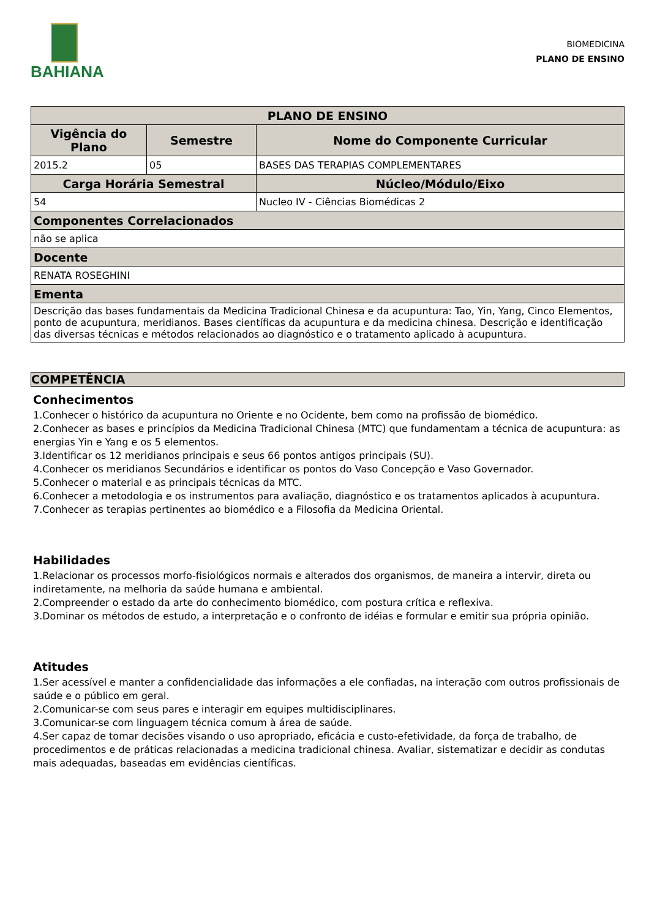BAHIANA
BIOMEDICINA
PLANO DE ENSINO
| PLANO DE ENSINO | | |
| --- | --- | --- |
| Vigência do Plano | Semestre | Nome do Componente Curricular |
| 2015.2 | 05 | BASES DAS TERAPIAS COMPLEMENTARES |
| Carga Horária Semestral | | Núcleo/Módulo/Eixo |
| 54 | | Nucleo IV - Ciências Biomédicas 2 |
| Componentes Correlacionados | | |
| não se aplica | | |
| Docente | | |
| RENATA ROSEGHINI | | |
| Ementa | | |
| Descrição das bases fundamentais da Medicina Tradicional Chinesa e da acupuntura: Tao, Yin, Yang, Cinco Elementos, ponto de acupuntura, meridianos. Bases científicas da acupuntura e da medicina chinesa. Descrição e identificação das diversas técnicas e métodos relacionados ao diagnóstico e o tratamento aplicado à acupuntura. | | |
COMPETÊNCIA
Conhecimentos
1.Conhecer o histórico da acupuntura no Oriente e no Ocidente, bem como na profissão de biomédico.
2.Conhecer as bases e princípios da Medicina Tradicional Chinesa (MTC) que fundamentam a técnica de acupuntura: as energias Yin e Yang e os 5 elementos.
3.Identificar os 12 meridianos principais e seus 66 pontos antigos principais (SU).
4.Conhecer os meridianos Secundários e identificar os pontos do Vaso Concepção e Vaso Governador.
5.Conhecer o material e as principais técnicas da MTC.
6.Conhecer a metodologia e os instrumentos para avaliação, diagnóstico e os tratamentos aplicados à acupuntura.
7.Conhecer as terapias pertinentes ao biomédico e a Filosofia da Medicina Oriental.
Habilidades
1.Relacionar os processos morfo-fisiológicos normais e alterados dos organismos, de maneira a intervir, direta ou indiretamente, na melhoria da saúde humana e ambiental.
2.Compreender o estado da arte do conhecimento biomédico, com postura crítica e reflexiva.
3.Dominar os métodos de estudo, a interpretação e o confronto de idéias e formular e emitir sua própria opinião.
Atitudes
1.Ser acessível e manter a confidencialidade das informações a ele confiadas, na interação com outros profissionais de saúde e o público em geral.
2.Comunicar-se com seus pares e interagir em equipes multidisciplinares.
3.Comunicar-se com linguagem técnica comum à área de saúde.
4.Ser capaz de tomar decisões visando o uso apropriado, eficácia e custo-efetividade, da força de trabalho, de procedimentos e de práticas relacionadas a medicina tradicional chinesa. Avaliar, sistematizar e decidir as condutas mais adequadas, baseadas em evidências científicas.